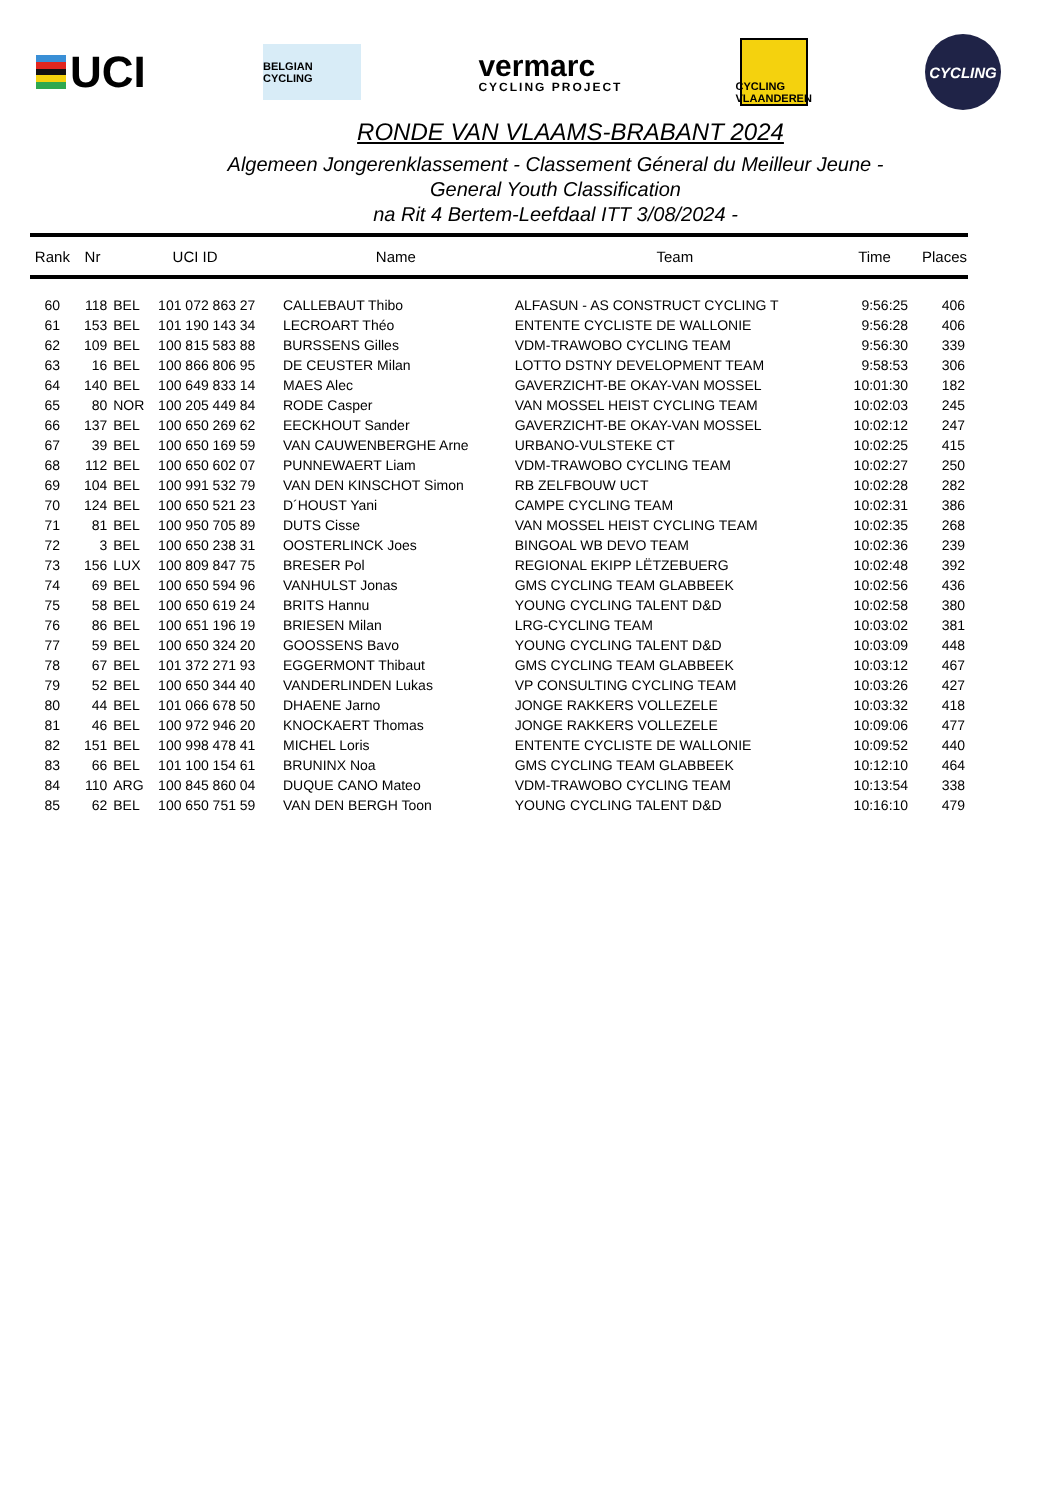UCI
BELGIAN CYCLING
vermarc
CYCLING PROJECT
CYCLING VLAANDEREN
CYCLING
RONDE VAN VLAAMS-BRABANT 2024
Algemeen Jongerenklassement - Classement Géneral du Meilleur Jeune -
General Youth Classification
na Rit 4 Bertem-Leefdaal ITT 3/08/2024 -
| Rank | Nr | UCI ID | | Name | Team | Time | Places |
| --- | --- | --- | --- | --- | --- | --- | --- |
| 60 | 118 | BEL | 101 072 863 27 | CALLEBAUT Thibo | ALFASUN - AS CONSTRUCT CYCLING T | 9:56:25 | 406 |
| 61 | 153 | BEL | 101 190 143 34 | LECROART Théo | ENTENTE CYCLISTE DE WALLONIE | 9:56:28 | 406 |
| 62 | 109 | BEL | 100 815 583 88 | BURSSENS Gilles | VDM-TRAWOBO CYCLING TEAM | 9:56:30 | 339 |
| 63 | 16 | BEL | 100 866 806 95 | DE CEUSTER Milan | LOTTO DSTNY DEVELOPMENT TEAM | 9:58:53 | 306 |
| 64 | 140 | BEL | 100 649 833 14 | MAES Alec | GAVERZICHT-BE OKAY-VAN MOSSEL | 10:01:30 | 182 |
| 65 | 80 | NOR | 100 205 449 84 | RODE Casper | VAN MOSSEL HEIST CYCLING TEAM | 10:02:03 | 245 |
| 66 | 137 | BEL | 100 650 269 62 | EECKHOUT Sander | GAVERZICHT-BE OKAY-VAN MOSSEL | 10:02:12 | 247 |
| 67 | 39 | BEL | 100 650 169 59 | VAN CAUWENBERGHE Arne | URBANO-VULSTEKE CT | 10:02:25 | 415 |
| 68 | 112 | BEL | 100 650 602 07 | PUNNEWAERT Liam | VDM-TRAWOBO CYCLING TEAM | 10:02:27 | 250 |
| 69 | 104 | BEL | 100 991 532 79 | VAN DEN KINSCHOT Simon | RB ZELFBOUW UCT | 10:02:28 | 282 |
| 70 | 124 | BEL | 100 650 521 23 | D´HOUST Yani | CAMPE CYCLING TEAM | 10:02:31 | 386 |
| 71 | 81 | BEL | 100 950 705 89 | DUTS Cisse | VAN MOSSEL HEIST CYCLING TEAM | 10:02:35 | 268 |
| 72 | 3 | BEL | 100 650 238 31 | OOSTERLINCK Joes | BINGOAL WB DEVO TEAM | 10:02:36 | 239 |
| 73 | 156 | LUX | 100 809 847 75 | BRESER Pol | REGIONAL EKIPP LËTZEBUERG | 10:02:48 | 392 |
| 74 | 69 | BEL | 100 650 594 96 | VANHULST Jonas | GMS CYCLING TEAM GLABBEEK | 10:02:56 | 436 |
| 75 | 58 | BEL | 100 650 619 24 | BRITS Hannu | YOUNG CYCLING TALENT D&D | 10:02:58 | 380 |
| 76 | 86 | BEL | 100 651 196 19 | BRIESEN Milan | LRG-CYCLING TEAM | 10:03:02 | 381 |
| 77 | 59 | BEL | 100 650 324 20 | GOOSSENS Bavo | YOUNG CYCLING TALENT D&D | 10:03:09 | 448 |
| 78 | 67 | BEL | 101 372 271 93 | EGGERMONT Thibaut | GMS CYCLING TEAM GLABBEEK | 10:03:12 | 467 |
| 79 | 52 | BEL | 100 650 344 40 | VANDERLINDEN Lukas | VP CONSULTING CYCLING TEAM | 10:03:26 | 427 |
| 80 | 44 | BEL | 101 066 678 50 | DHAENE Jarno | JONGE RAKKERS VOLLEZELE | 10:03:32 | 418 |
| 81 | 46 | BEL | 100 972 946 20 | KNOCKAERT Thomas | JONGE RAKKERS VOLLEZELE | 10:09:06 | 477 |
| 82 | 151 | BEL | 100 998 478 41 | MICHEL Loris | ENTENTE CYCLISTE DE WALLONIE | 10:09:52 | 440 |
| 83 | 66 | BEL | 101 100 154 61 | BRUNINX Noa | GMS CYCLING TEAM GLABBEEK | 10:12:10 | 464 |
| 84 | 110 | ARG | 100 845 860 04 | DUQUE CANO Mateo | VDM-TRAWOBO CYCLING TEAM | 10:13:54 | 338 |
| 85 | 62 | BEL | 100 650 751 59 | VAN DEN BERGH Toon | YOUNG CYCLING TALENT D&D | 10:16:10 | 479 |